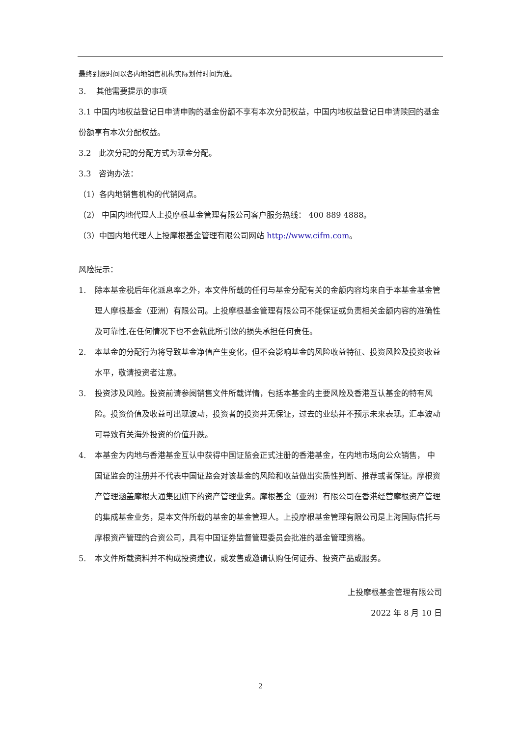最终到账时间以各内地销售机构实际划付时间为准。
3. 其他需要提示的事项
3.1 中国内地权益登记日申请申购的基金份额不享有本次分配权益，中国内地权益登记日申请赎回的基金份额享有本次分配权益。
3.2 此次分配的分配方式为现金分配。
3.3 咨询办法：
（1）各内地销售机构的代销网点。
（2） 中国内地代理人上投摩根基金管理有限公司客户服务热线： 400 889 4888。
（3）中国内地代理人上投摩根基金管理有限公司网站 http://www.cifm.com。
风险提示：
1. 除本基金税后年化派息率之外，本文件所载的任何与基金分配有关的金额内容均来自于本基金基金管理人摩根基金（亚洲）有限公司。上投摩根基金管理有限公司不能保证或负责相关金额内容的准确性及可靠性,在任何情况下也不会就此所引致的损失承担任何责任。
2. 本基金的分配行为将导致基金净值产生变化，但不会影响基金的风险收益特征、投资风险及投资收益水平，敬请投资者注意。
3. 投资涉及风险。投资前请参阅销售文件所载详情，包括本基金的主要风险及香港互认基金的特有风险。投资价值及收益可出现波动，投资者的投资并无保证，过去的业绩并不预示未来表现。汇率波动可导致有关海外投资的价值升跌。
4. 本基金为内地与香港基金互认中获得中国证监会正式注册的香港基金，在内地市场向公众销售， 中国证监会的注册并不代表中国证监会对该基金的风险和收益做出实质性判断、推荐或者保证。摩根资产管理涵盖摩根大通集团旗下的资产管理业务。摩根基金（亚洲）有限公司在香港经营摩根资产管理的集成基金业务，是本文件所载的基金的基金管理人。上投摩根基金管理有限公司是上海国际信托与摩根资产管理的合资公司，具有中国证券监督管理委员会批准的基金管理资格。
5. 本文件所载资料并不构成投资建议，或发售或邀请认购任何证券、投资产品或服务。
上投摩根基金管理有限公司
2022 年 8 月 10 日
2